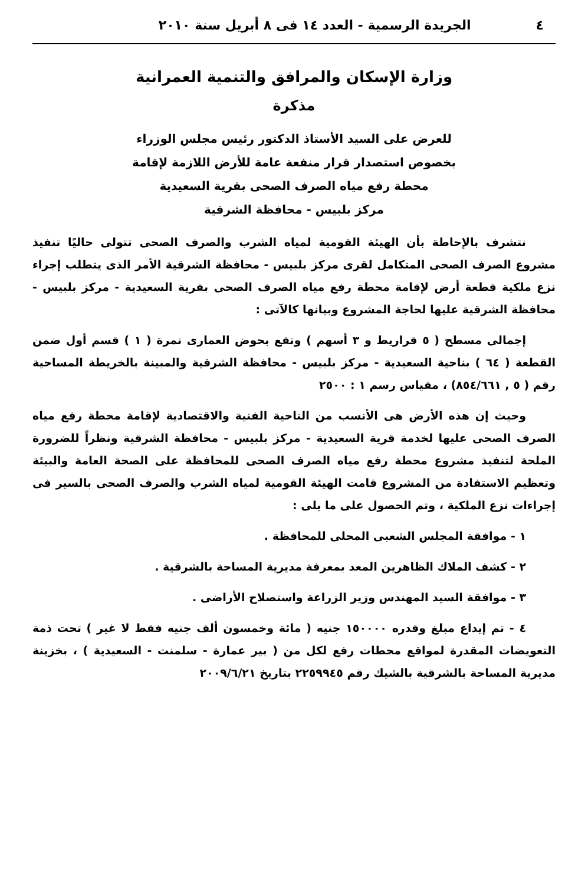٤ الجريدة الرسمية - العدد ١٤ فى ٨ أبريل سنة ٢٠١٠
وزارة الإسكان والمرافق والتنمية العمرانية
مذكرة
للعرض على السيد الأستاذ الدكتور رئيس مجلس الوزراء
بخصوص استصدار قرار منفعة عامة للأرض اللازمة لإقامة
محطة رفع مياه الصرف الصحى بقرية السعيدية
مركز بلبيس - محافظة الشرقية
نتشرف بالإحاطة بأن الهيئة القومية لمياه الشرب والصرف الصحى تتولى حاليًا تنفيذ مشروع الصرف الصحى المتكامل لقرى مركز بلبيس - محافظة الشرقية الأمر الذى يتطلب إجراء نزع ملكية قطعة أرض لإقامة محطة رفع مياه الصرف الصحى بقرية السعيدية - مركز بلبيس - محافظة الشرقية عليها لحاجة المشروع وبيانها كالآتى :
إجمالى مسطح ( ٥ قراريط و ٣ أسهم ) وتقع بحوض العمارى نمرة ( ١ ) قسم أول ضمن القطعة ( ٦٤ ) بناحية السعيدية - مركز بلبيس - محافظة الشرقية والمبينة بالخريطة المساحية رقم ( ٥ , ٨٥٤/٦٦١) ، مقياس رسم ١ : ٢٥٠٠
وحيث إن هذه الأرض هى الأنسب من الناحية الفنية والاقتصادية لإقامة محطة رفع مياه الصرف الصحى عليها لخدمة قرية السعيدية - مركز بلبيس - محافظة الشرقية ونظراً للضرورة الملحة لتنفيذ مشروع محطة رفع مياه الصرف الصحى للمحافظة على الصحة العامة والبيئة وتعظيم الاستفادة من المشروع قامت الهيئة القومية لمياه الشرب والصرف الصحى بالسير فى إجراءات نزع الملكية ، وتم الحصول على ما يلى :
١ - موافقة المجلس الشعبى المحلى للمحافظة .
٢ - كشف الملاك الظاهرين المعد بمعرفة مديرية المساحة بالشرقية .
٣ - موافقة السيد المهندس وزير الزراعة واستصلاح الأراضى .
٤ - تم إيداع مبلغ وقدره ١٥٠٠٠٠ جنيه ( مائة وخمسون ألف جنيه فقط لا غير ) تحت ذمة التعويضات المقدرة لمواقع محطات رفع لكل من ( بير عمارة - سلمنت - السعيدية ) ، بخزينة مديرية المساحة بالشرقية بالشيك رقم ٢٢٥٩٩٤٥ بتاريخ ٢٠٠٩/٦/٢١